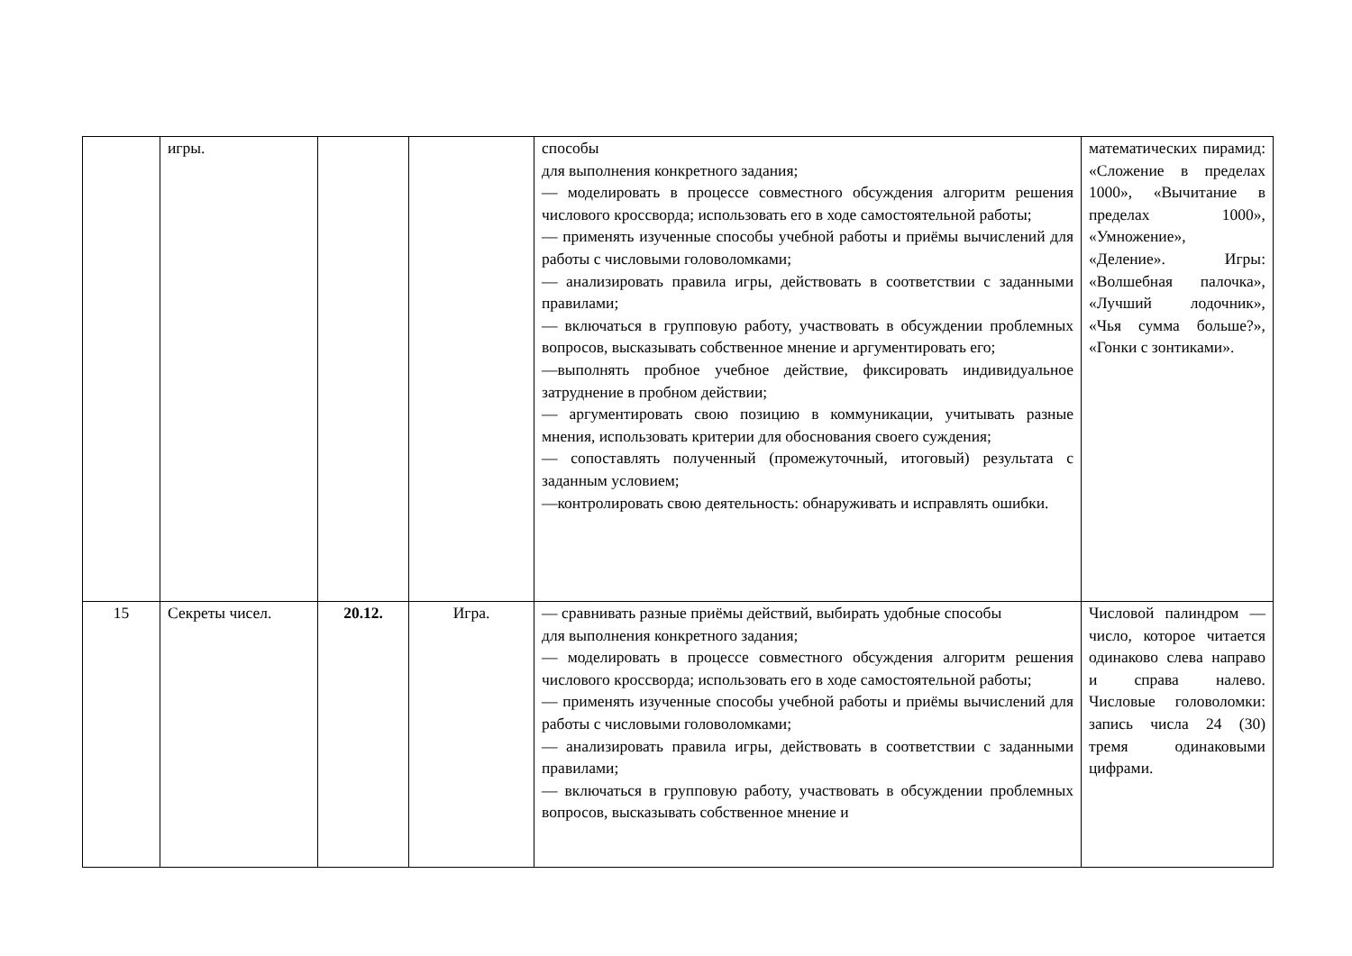| | игры. | | | способы для выполнения конкретного задания; — моделировать в процессе совместного обсуждения алгоритм решения числового кроссворда; использовать его в ходе самостоятельной работы; — применять изученные способы учебной работы и приёмы вычислений для работы с числовыми головоломками; — анализировать правила игры, действовать в соответствии с заданными правилами; — включаться в групповую работу, участвовать в обсуждении проблемных вопросов, высказывать собственное мнение и аргументировать его; —выполнять пробное учебное действие, фиксировать индивидуальное затруднение в пробном действии; — аргументировать свою позицию в коммуникации, учитывать разные мнения, использовать критерии для обоснования своего суждения; — сопоставлять полученный (промежуточный, итоговый) результата с заданным условием; —контролировать свою деятельность: обнаруживать и исправлять ошибки. | математических пирамид: «Сложение в пределах 1000», «Вычитание в пределах 1000», «Умножение», «Деление». Игры: «Волшебная палочка», «Лучший лодочник», «Чья сумма больше?», «Гонки с зонтиками». |
| 15 | Секреты чисел. | 20.12. | Игра. | — сравнивать разные приёмы действий, выбирать удобные способы для выполнения конкретного задания; — моделировать в процессе совместного обсуждения алгоритм решения числового кроссворда; использовать его в ходе самостоятельной работы; — применять изученные способы учебной работы и приёмы вычислений для работы с числовыми головоломками; — анализировать правила игры, действовать в соответствии с заданными правилами; — включаться в групповую работу, участвовать в обсуждении проблемных вопросов, высказывать собственное мнение и | Числовой палиндром — число, которое читается одинаково слева направо и справа налево. Числовые головоломки: запись числа 24 (30) тремя одинаковыми цифрами. |